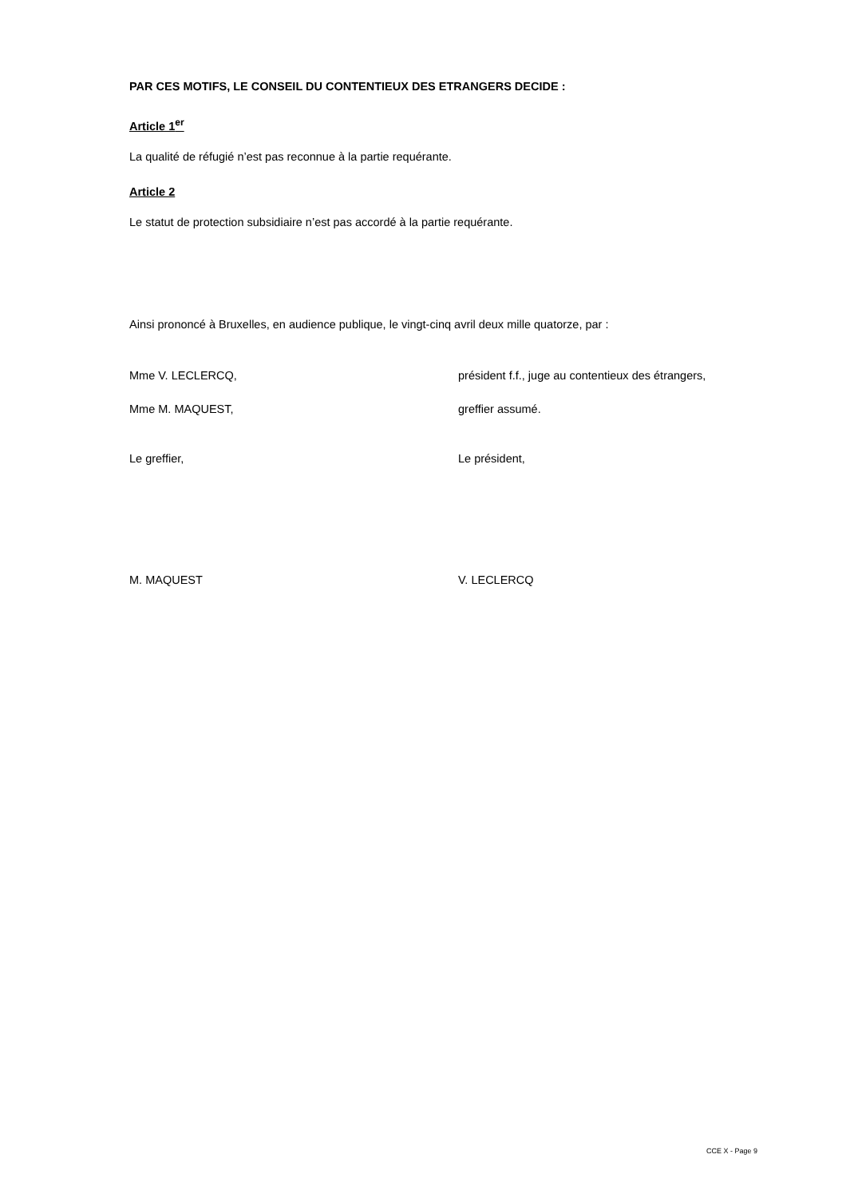PAR CES MOTIFS, LE CONSEIL DU CONTENTIEUX DES ETRANGERS DECIDE :
Article 1<sup>er</sup>
La qualité de réfugié n’est pas reconnue à la partie requérante.
Article 2
Le statut de protection subsidiaire n’est pas accordé à la partie requérante.
Ainsi prononcé à Bruxelles, en audience publique, le vingt-cinq avril deux mille quatorze, par :
Mme V. LECLERCQ, président f.f., juge au contentieux des étrangers,
Mme M. MAQUEST, greffier assumé.
Le greffier, Le président,
M. MAQUEST V. LECLERCQ
CCE X - Page 9